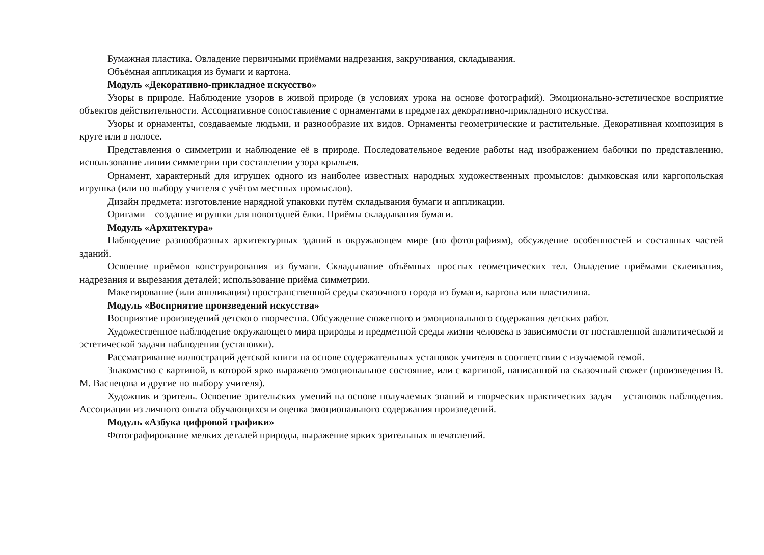Бумажная пластика. Овладение первичными приёмами надрезания, закручивания, складывания.
Объёмная аппликация из бумаги и картона.
Модуль «Декоративно-прикладное искусство»
Узоры в природе. Наблюдение узоров в живой природе (в условиях урока на основе фотографий). Эмоционально-эстетическое восприятие объектов действительности. Ассоциативное сопоставление с орнаментами в предметах декоративно-прикладного искусства.
Узоры и орнаменты, создаваемые людьми, и разнообразие их видов. Орнаменты геометрические и растительные. Декоративная композиция в круге или в полосе.
Представления о симметрии и наблюдение её в природе. Последовательное ведение работы над изображением бабочки по представлению, использование линии симметрии при составлении узора крыльев.
Орнамент, характерный для игрушек одного из наиболее известных народных художественных промыслов: дымковская или каргопольская игрушка (или по выбору учителя с учётом местных промыслов).
Дизайн предмета: изготовление нарядной упаковки путём складывания бумаги и аппликации.
Оригами – создание игрушки для новогодней ёлки. Приёмы складывания бумаги.
Модуль «Архитектура»
Наблюдение разнообразных архитектурных зданий в окружающем мире (по фотографиям), обсуждение особенностей и составных частей зданий.
Освоение приёмов конструирования из бумаги. Складывание объёмных простых геометрических тел. Овладение приёмами склеивания, надрезания и вырезания деталей; использование приёма симметрии.
Макетирование (или аппликация) пространственной среды сказочного города из бумаги, картона или пластилина.
Модуль «Восприятие произведений искусства»
Восприятие произведений детского творчества. Обсуждение сюжетного и эмоционального содержания детских работ.
Художественное наблюдение окружающего мира природы и предметной среды жизни человека в зависимости от поставленной аналитической и эстетической задачи наблюдения (установки).
Рассматривание иллюстраций детской книги на основе содержательных установок учителя в соответствии с изучаемой темой.
Знакомство с картиной, в которой ярко выражено эмоциональное состояние, или с картиной, написанной на сказочный сюжет (произведения В. М. Васнецова и другие по выбору учителя).
Художник и зритель. Освоение зрительских умений на основе получаемых знаний и творческих практических задач – установок наблюдения. Ассоциации из личного опыта обучающихся и оценка эмоционального содержания произведений.
Модуль «Азбука цифровой графики»
Фотографирование мелких деталей природы, выражение ярких зрительных впечатлений.